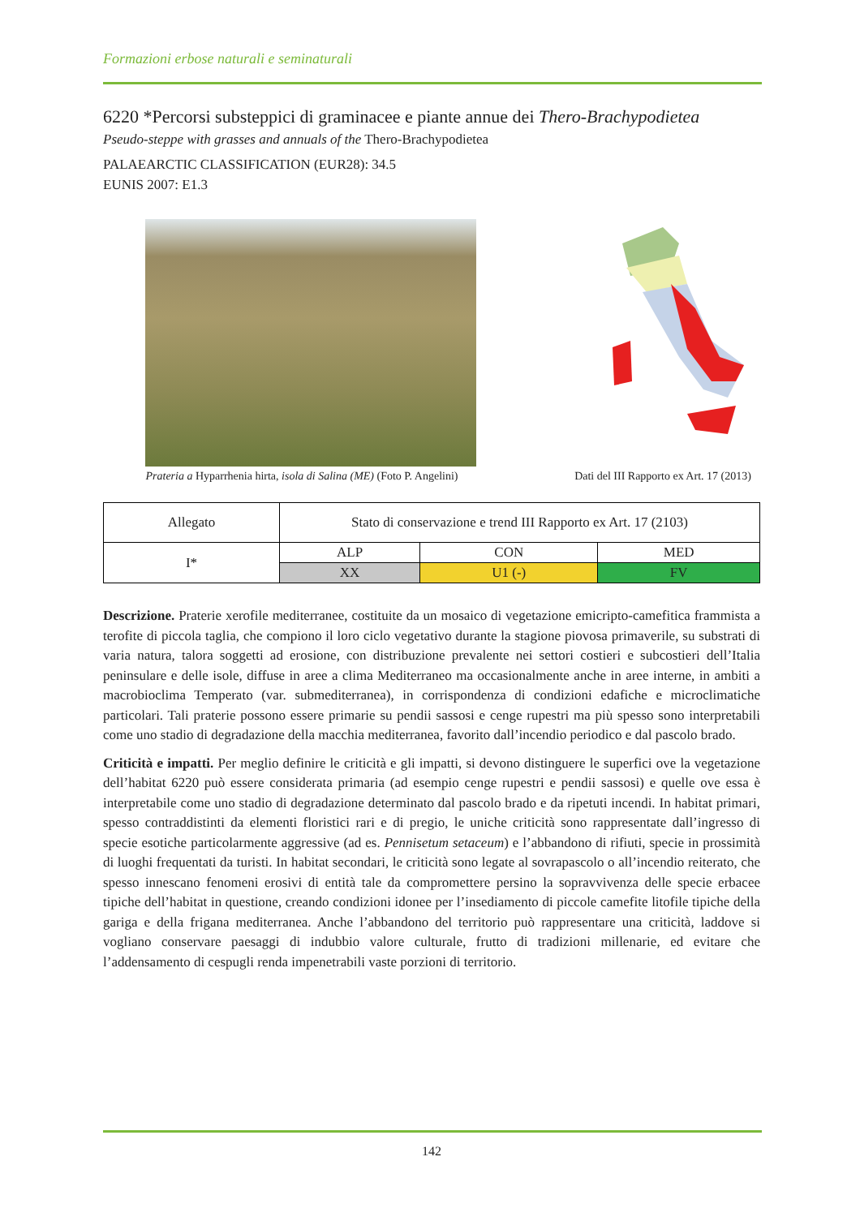Formazioni erbose naturali e seminaturali
6220 *Percorsi substeppici di graminacee e piante annue dei Thero-Brachypodietea
Pseudo-steppe with grasses and annuals of the Thero-Brachypodietea
PALAEARCTIC CLASSIFICATION (EUR28): 34.5
EUNIS 2007: E1.3
Prateria a Hyparrhenia hirta, isola di Salina (ME) (Foto P. Angelini)
Dati del III Rapporto ex Art. 17 (2013)
| Allegato | Stato di conservazione e trend III Rapporto ex Art. 17 (2103) | | |
| I* | ALP | CON | MED |
| | XX | U1 (-) | FV |
Descrizione. Praterie xerofile mediterranee, costituite da un mosaico di vegetazione emicripto-camefitica frammista a terofite di piccola taglia, che compiono il loro ciclo vegetativo durante la stagione piovosa primaverile, su substrati di varia natura, talora soggetti ad erosione, con distribuzione prevalente nei settori costieri e subcostieri dell’Italia peninsulare e delle isole, diffuse in aree a clima Mediterraneo ma occasionalmente anche in aree interne, in ambiti a macrobioclima Temperato (var. submediterranea), in corrispondenza di condizioni edafiche e microclimatiche particolari. Tali praterie possono essere primarie su pendii sassosi e cenge rupestri ma più spesso sono interpretabili come uno stadio di degradazione della macchia mediterranea, favorito dall’incendio periodico e dal pascolo brado.
Criticità e impatti. Per meglio definire le criticità e gli impatti, si devono distinguere le superfici ove la vegetazione dell’habitat 6220 può essere considerata primaria (ad esempio cenge rupestri e pendii sassosi) e quelle ove essa è interpretabile come uno stadio di degradazione determinato dal pascolo brado e da ripetuti incendi. In habitat primari, spesso contraddistinti da elementi floristici rari e di pregio, le uniche criticità sono rappresentate dall’ingresso di specie esotiche particolarmente aggressive (ad es. Pennisetum setaceum) e l’abbandono di rifiuti, specie in prossimità di luoghi frequentati da turisti. In habitat secondari, le criticità sono legate al sovrapascolo o all’incendio reiterato, che spesso innescano fenomeni erosivi di entità tale da compromettere persino la sopravvivenza delle specie erbacee tipiche dell’habitat in questione, creando condizioni idonee per l’insediamento di piccole camefite litofile tipiche della gariga e della frigana mediterranea. Anche l’abbandono del territorio può rappresentare una criticità, laddove si vogliano conservare paesaggi di indubbio valore culturale, frutto di tradizioni millenarie, ed evitare che l’addensamento di cespugli renda impenetrabili vaste porzioni di territorio.
142